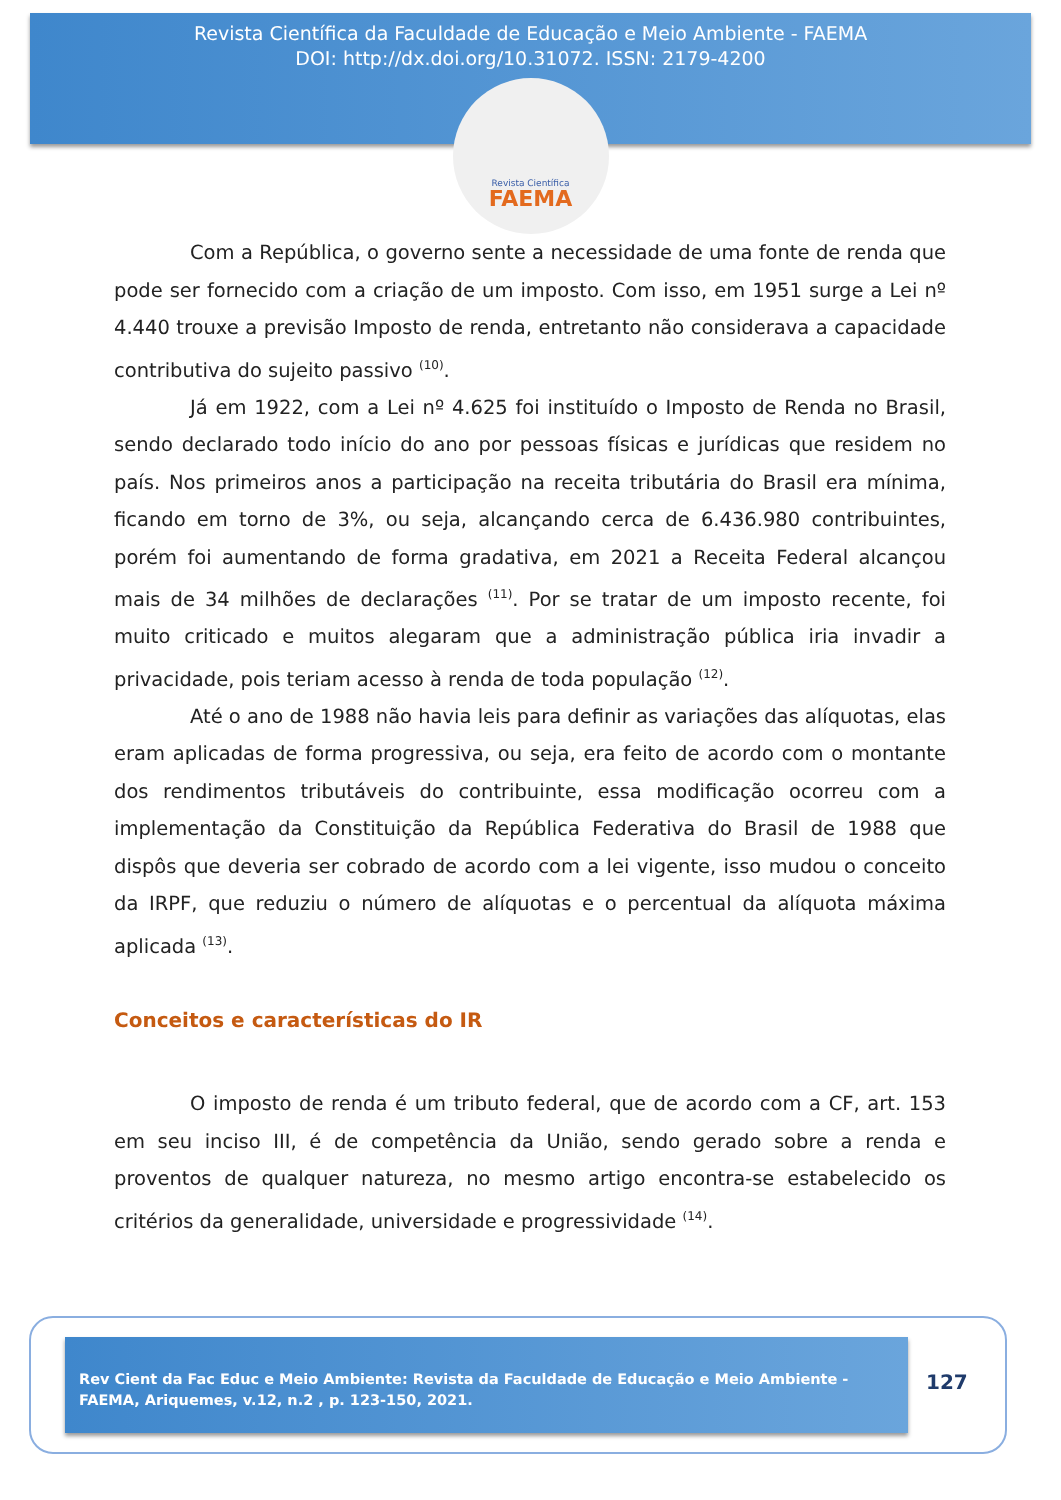Revista Científica da Faculdade de Educação e Meio Ambiente - FAEMA
DOI: http://dx.doi.org/10.31072. ISSN: 2179-4200
Revista Científica
FAEMA
Com a República, o governo sente a necessidade de uma fonte de renda que pode ser fornecido com a criação de um imposto. Com isso, em 1951 surge a Lei nº 4.440 trouxe a previsão Imposto de renda, entretanto não considerava a capacidade contributiva do sujeito passivo <sup>(10)</sup>.
Já em 1922, com a Lei nº 4.625 foi instituído o Imposto de Renda no Brasil, sendo declarado todo início do ano por pessoas físicas e jurídicas que residem no país. Nos primeiros anos a participação na receita tributária do Brasil era mínima, ficando em torno de 3%, ou seja, alcançando cerca de 6.436.980 contribuintes, porém foi aumentando de forma gradativa, em 2021 a Receita Federal alcançou mais de 34 milhões de declarações <sup>(11)</sup>. Por se tratar de um imposto recente, foi muito criticado e muitos alegaram que a administração pública iria invadir a privacidade, pois teriam acesso à renda de toda população <sup>(12)</sup>.
Até o ano de 1988 não havia leis para definir as variações das alíquotas, elas eram aplicadas de forma progressiva, ou seja, era feito de acordo com o montante dos rendimentos tributáveis do contribuinte, essa modificação ocorreu com a implementação da Constituição da República Federativa do Brasil de 1988 que dispôs que deveria ser cobrado de acordo com a lei vigente, isso mudou o conceito da IRPF, que reduziu o número de alíquotas e o percentual da alíquota máxima aplicada <sup>(13)</sup>.
Conceitos e características do IR
O imposto de renda é um tributo federal, que de acordo com a CF, art. 153 em seu inciso III, é de competência da União, sendo gerado sobre a renda e proventos de qualquer natureza, no mesmo artigo encontra-se estabelecido os critérios da generalidade, universidade e progressividade <sup>(14)</sup>.
Rev Cient da Fac Educ e Meio Ambiente: Revista da Faculdade de Educação e Meio Ambiente - FAEMA, Ariquemes, v.12, n.2 , p. 123-150, 2021.
127